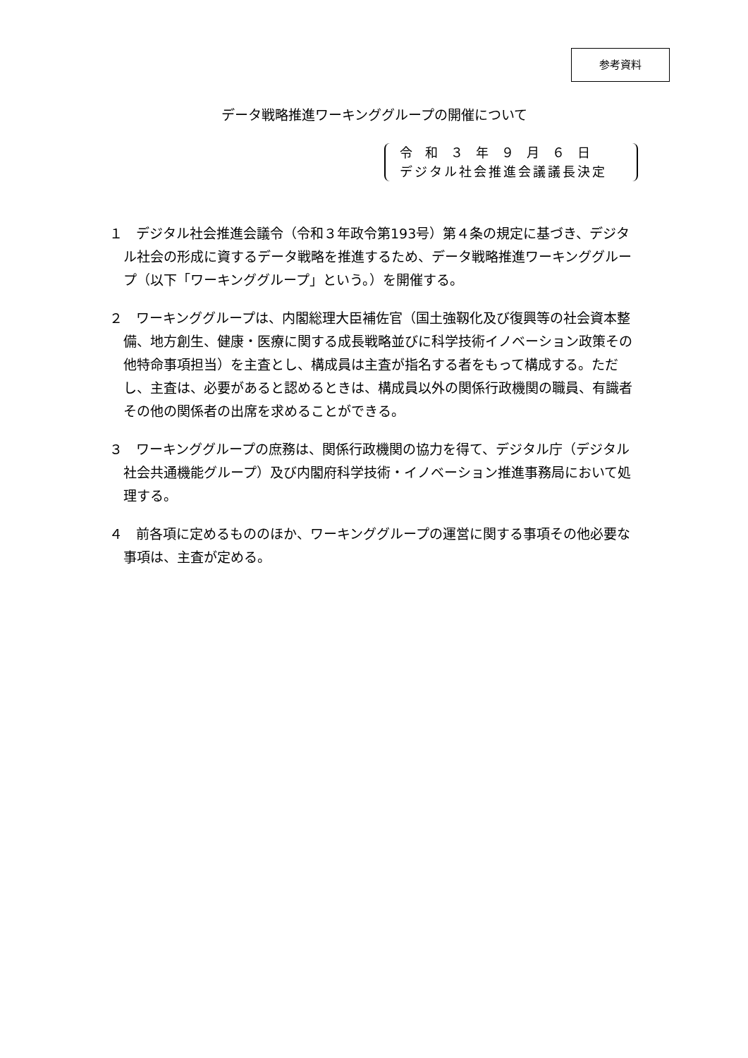参考資料
データ戦略推進ワーキンググループの開催について
令　和　３　年　９　月　６　日
デジタル社会推進会議議長決定
１　デジタル社会推進会議令（令和３年政令第193号）第４条の規定に基づき、デジタル社会の形成に資するデータ戦略を推進するため、データ戦略推進ワーキンググループ（以下「ワーキンググループ」という。）を開催する。
２　ワーキンググループは、内閣総理大臣補佐官（国土強靱化及び復興等の社会資本整備、地方創生、健康・医療に関する成長戦略並びに科学技術イノベーション政策その他特命事項担当）を主査とし、構成員は主査が指名する者をもって構成する。ただし、主査は、必要があると認めるときは、構成員以外の関係行政機関の職員、有識者その他の関係者の出席を求めることができる。
３　ワーキンググループの庶務は、関係行政機関の協力を得て、デジタル庁（デジタル社会共通機能グループ）及び内閣府科学技術・イノベーション推進事務局において処理する。
４　前各項に定めるもののほか、ワーキンググループの運営に関する事項その他必要な事項は、主査が定める。